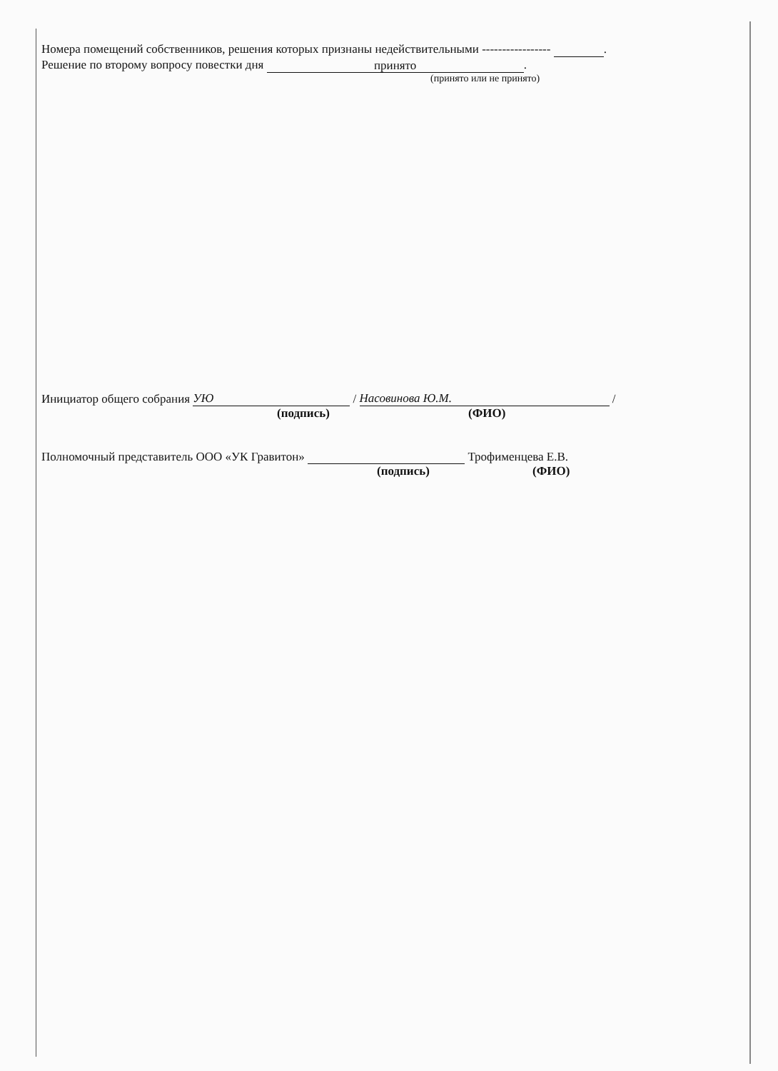Номера помещений собственников, решения которых признаны недействительными ----------------- .
Решение по второму вопросу повестки дня принято.
(принято или не принято)
Инициатор общего собрания УЮ / Насовинова Ю.М. /
(подпись) (ФИО)
Полномочный представитель ООО «УК Гравитон» Трофименцева Е.В.
(подпись) (ФИО)